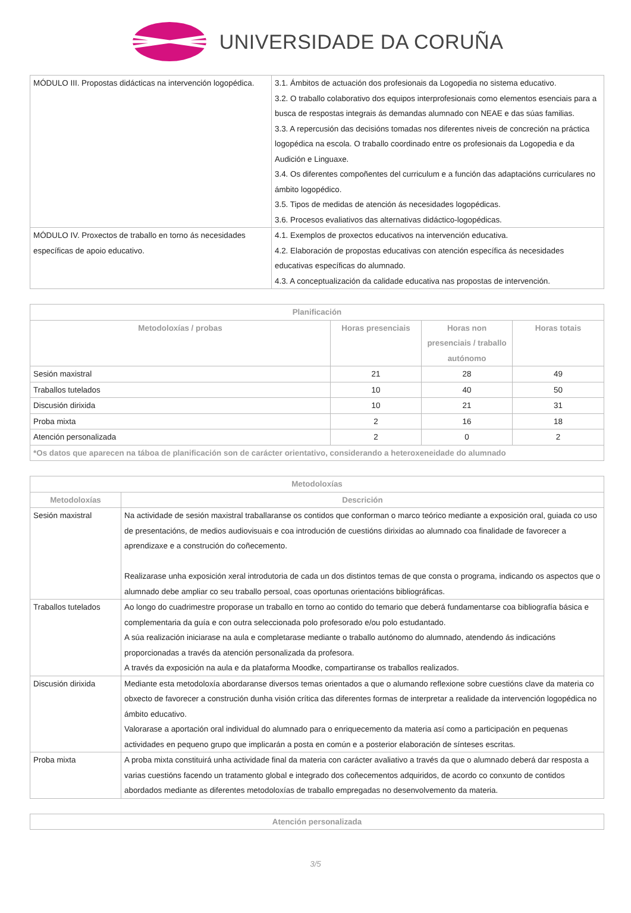UNIVERSIDADE DA CORUÑA
| MÓDULO III. Propostas didácticas na intervención logopédica. | 3.1. Ámbitos de actuación dos profesionais da Logopedia no sistema educativo. 3.2. O traballo colaborativo dos equipos interprofesionais como elementos esenciais para a busca de respostas integrais ás demandas alumnado con NEAE e das súas familias. 3.3. A repercusión das decisións tomadas nos diferentes niveis de concreción na práctica logopédica na escola. O traballo coordinado entre os profesionais da Logopedia e da Audición e Linguaxe. 3.4. Os diferentes compoñentes del curriculum e a función das adaptacións curriculares no ámbito logopédico. 3.5. Tipos de medidas de atención ás necesidades logopédicas. 3.6. Procesos evaliativos das alternativas didáctico-logopédicas. |
| MÓDULO IV. Proxectos de traballo en torno ás necesidades específicas de apoio educativo. | 4.1. Exemplos de proxectos educativos na intervención educativa. 4.2. Elaboración de propostas educativas con atención específica ás necesidades educativas específicas do alumnado. 4.3. A conceptualización da calidade educativa nas propostas de intervención. |
| Planificación | | | |
| --- | --- | --- | --- |
| Metodoloxías / probas | Horas presenciais | Horas non presenciais / traballo autónomo | Horas totais |
| Sesión maxistral | 21 | 28 | 49 |
| Traballos tutelados | 10 | 40 | 50 |
| Discusión dirixida | 10 | 21 | 31 |
| Proba mixta | 2 | 16 | 18 |
| Atención personalizada | 2 | 0 | 2 |
| *Os datos que aparecen na táboa de planificación son de carácter orientativo, considerando a heteroxeneidade do alumnado | | | |
| Metodoloxías | |
| --- | --- |
| Metodoloxías | Descrición |
| Sesión maxistral | Na actividade de sesión maxistral traballaranse os contidos que conforman o marco teórico mediante a exposición oral, guiada co uso de presentacións, de medios audiovisuais e coa introdución de cuestións dirixidas ao alumnado coa finalidade de favorecer a aprendizaxe e a construción do coñecemento. Realizarase unha exposición xeral introdutoria de cada un dos distintos temas de que consta o programa, indicando os aspectos que o alumnado debe ampliar co seu traballo persoal, coas oportunas orientacións bibliográficas. |
| Traballos tutelados | Ao longo do cuadrimestre proporase un traballo en torno ao contido do temario que deberá fundamentarse coa bibliografía básica e complementaria da guía e con outra seleccionada polo profesorado e/ou polo estudantado. A súa realización iniciarase na aula e completarase mediante o traballo autónomo do alumnado, atendendo ás indicacións proporcionadas a través da atención personalizada da profesora. A través da exposición na aula e da plataforma Moodke, compartiranse os traballos realizados. |
| Discusión dirixida | Mediante esta metodoloxía abordaranse diversos temas orientados a que o alumando reflexione sobre cuestións clave da materia co obxecto de favorecer a construción dunha visión crítica das diferentes formas de interpretar a realidade da intervención logopédica no ámbito educativo. Valorarase a aportación oral individual do alumnado para o enriquecemento da materia así como a participación en pequenas actividades en pequeno grupo que implicarán a posta en común e a posterior elaboración de sínteses escritas. |
| Proba mixta | A proba mixta constituirá unha actividade final da materia con carácter avaliativo a través da que o alumnado deberá dar resposta a varias cuestións facendo un tratamento global e integrado dos coñecementos adquiridos, de acordo co conxunto de contidos abordados mediante as diferentes metodoloxías de traballo empregadas no desenvolvemento da materia. |
| Atención personalizada |
| --- |
3/5